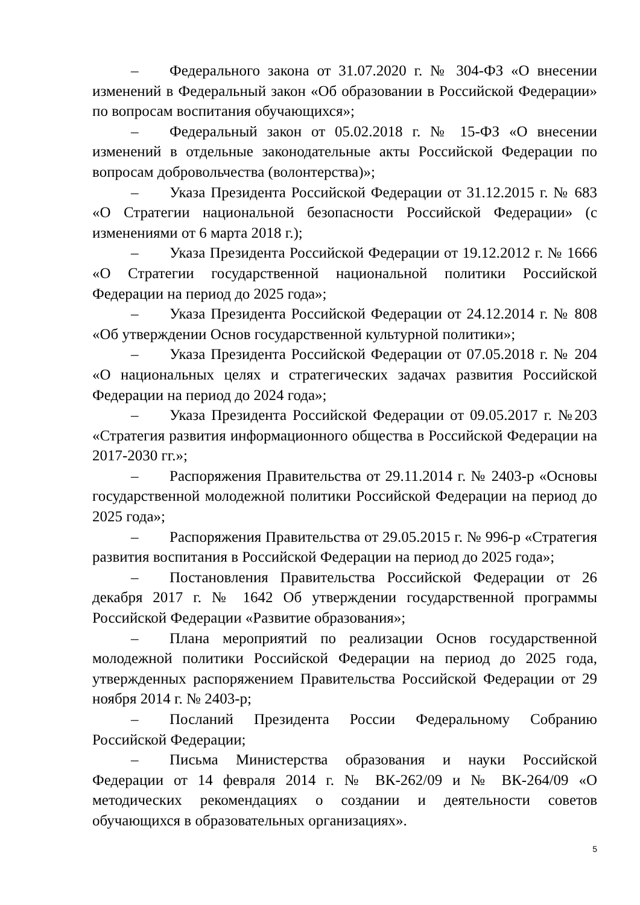– Федерального закона от 31.07.2020 г. № 304-ФЗ «О внесении изменений в Федеральный закон «Об образовании в Российской Федерации» по вопросам воспитания обучающихся»;
– Федеральный закон от 05.02.2018 г. № 15-ФЗ «О внесении изменений в отдельные законодательные акты Российской Федерации по вопросам добровольчества (волонтерства)»;
– Указа Президента Российской Федерации от 31.12.2015 г. № 683 «О Стратегии национальной безопасности Российской Федерации» (с изменениями от 6 марта 2018 г.);
– Указа Президента Российской Федерации от 19.12.2012 г. № 1666 «О Стратегии государственной национальной политики Российской Федерации на период до 2025 года»;
– Указа Президента Российской Федерации от 24.12.2014 г. № 808 «Об утверждении Основ государственной культурной политики»;
– Указа Президента Российской Федерации от 07.05.2018 г. № 204 «О национальных целях и стратегических задачах развития Российской Федерации на период до 2024 года»;
– Указа Президента Российской Федерации от 09.05.2017 г. №203 «Стратегия развития информационного общества в Российской Федерации на 2017-2030 гг.»;
– Распоряжения Правительства от 29.11.2014 г. № 2403-р «Основы государственной молодежной политики Российской Федерации на период до 2025 года»;
– Распоряжения Правительства от 29.05.2015 г. № 996-р «Стратегия развития воспитания в Российской Федерации на период до 2025 года»;
– Постановления Правительства Российской Федерации от 26 декабря 2017 г. № 1642 Об утверждении государственной программы Российской Федерации «Развитие образования»;
– Плана мероприятий по реализации Основ государственной молодежной политики Российской Федерации на период до 2025 года, утвержденных распоряжением Правительства Российской Федерации от 29 ноября 2014 г. № 2403-р;
– Посланий Президента России Федеральному Собранию Российской Федерации;
– Письма Министерства образования и науки Российской Федерации от 14 февраля 2014 г. № ВК-262/09 и № ВК-264/09 «О методических рекомендациях о создании и деятельности советов обучающихся в образовательных организациях».
5